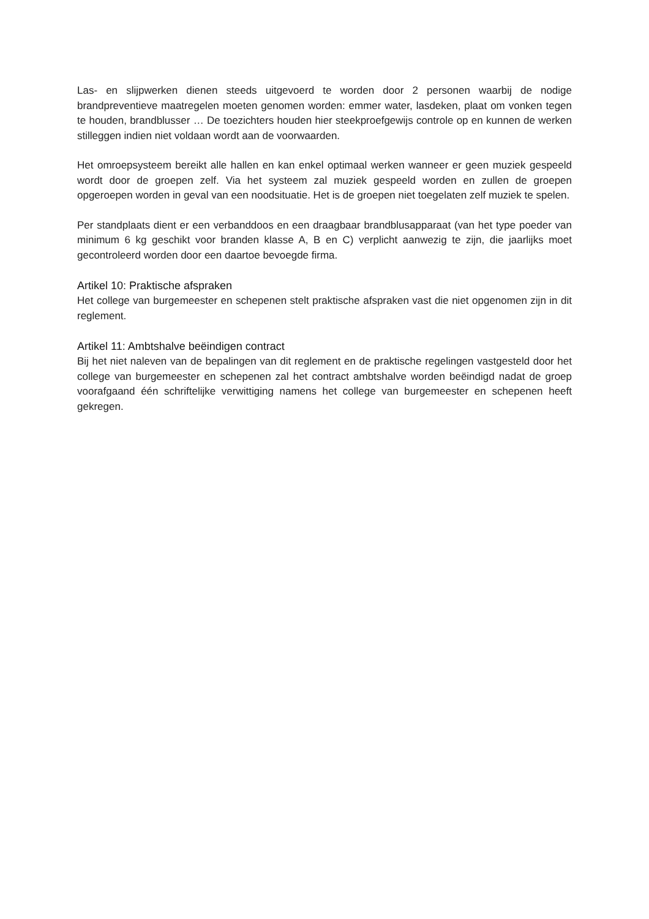Las- en slijpwerken dienen steeds uitgevoerd te worden door 2 personen waarbij de nodige brandpreventieve maatregelen moeten genomen worden: emmer water, lasdeken, plaat om vonken tegen te houden, brandblusser … De toezichters houden hier steekproefgewijs controle op en kunnen de werken stilleggen indien niet voldaan wordt aan de voorwaarden.
Het omroepsysteem bereikt alle hallen en kan enkel optimaal werken wanneer er geen muziek gespeeld wordt door de groepen zelf. Via het systeem zal muziek gespeeld worden en zullen de groepen opgeroepen worden in geval van een noodsituatie. Het is de groepen niet toegelaten zelf muziek te spelen.
Per standplaats dient er een verbanddoos en een draagbaar brandblusapparaat (van het type poeder van minimum 6 kg geschikt voor branden klasse A, B en C) verplicht aanwezig te zijn, die jaarlijks moet gecontroleerd worden door een daartoe bevoegde firma.
Artikel 10: Praktische afspraken
Het college van burgemeester en schepenen stelt praktische afspraken vast die niet opgenomen zijn in dit reglement.
Artikel 11: Ambtshalve beëindigen contract
Bij het niet naleven van de bepalingen van dit reglement en de praktische regelingen vastgesteld door het college van burgemeester en schepenen zal het contract ambtshalve worden beëindigd nadat de groep voorafgaand één schriftelijke verwittiging namens het college van burgemeester en schepenen heeft gekregen.